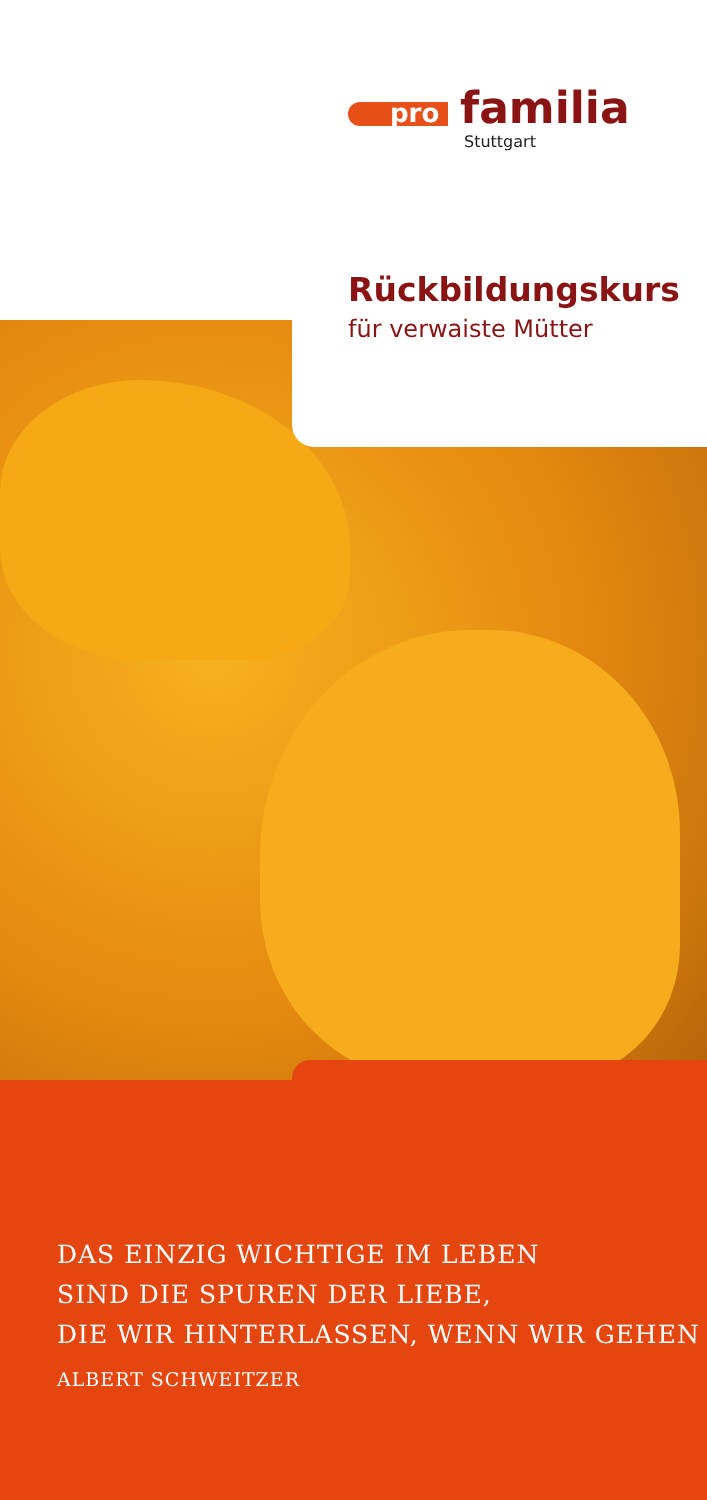pro familia
Stuttgart
Rückbildungskurs
für verwaiste Mütter
DAS EINZIG WICHTIGE IM LEBEN
SIND DIE SPUREN DER LIEBE,
DIE WIR HINTERLASSEN, WENN WIR GEHEN
ALBERT SCHWEITZER